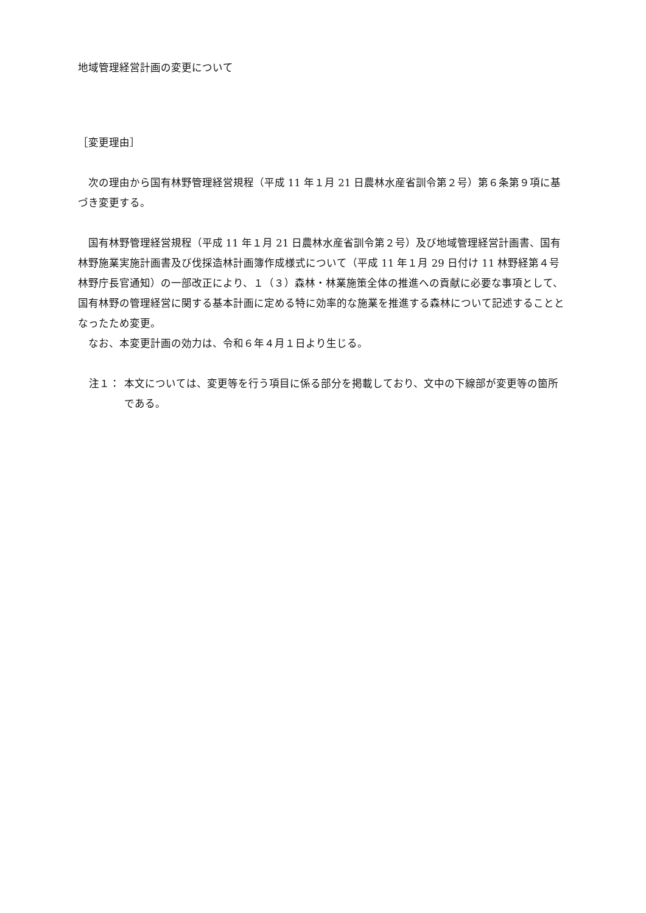地域管理経営計画の変更について
［変更理由］
次の理由から国有林野管理経営規程（平成 11 年１月 21 日農林水産省訓令第２号）第６条第９項に基づき変更する。
国有林野管理経営規程（平成 11 年１月 21 日農林水産省訓令第２号）及び地域管理経営計画書、国有林野施業実施計画書及び伐採造林計画簿作成様式について（平成 11 年１月 29 日付け 11 林野経第４号林野庁長官通知）の一部改正により、１（３）森林・林業施策全体の推進への貢献に必要な事項として、国有林野の管理経営に関する基本計画に定める特に効率的な施業を推進する森林について記述することとなったため変更。
なお、本変更計画の効力は、令和６年４月１日より生じる。
注１： 本文については、変更等を行う項目に係る部分を掲載しており、文中の下線部が変更等の箇所である。